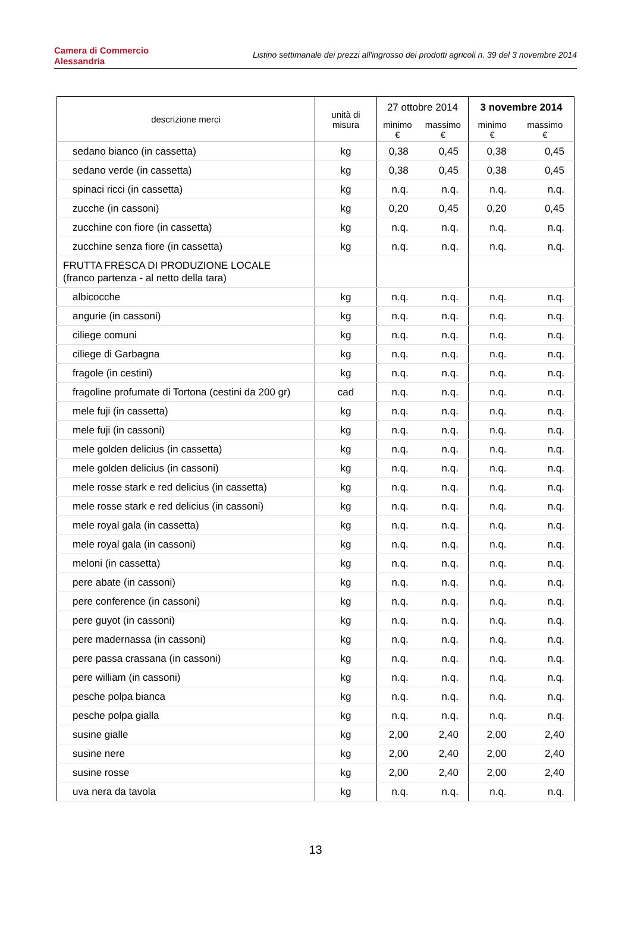Camera di Commercio
Alessandria
Listino settimanale dei prezzi all'ingrosso dei prodotti agricoli n. 39 del 3 novembre 2014
| descrizione merci | unità di misura | 27 ottobre 2014 | | 3 novembre 2014 | |
| --- | --- | --- | --- | --- | --- |
| | | minimo € | massimo € | minimo € | massimo € |
| sedano bianco (in cassetta) | kg | 0,38 | 0,45 | 0,38 | 0,45 |
| sedano verde (in cassetta) | kg | 0,38 | 0,45 | 0,38 | 0,45 |
| spinaci ricci (in cassetta) | kg | n.q. | n.q. | n.q. | n.q. |
| zucche (in cassoni) | kg | 0,20 | 0,45 | 0,20 | 0,45 |
| zucchine con fiore (in cassetta) | kg | n.q. | n.q. | n.q. | n.q. |
| zucchine senza fiore (in cassetta) | kg | n.q. | n.q. | n.q. | n.q. |
| FRUTTA FRESCA DI PRODUZIONE LOCALE (franco partenza - al netto della tara) | | | | | |
| albicocche | kg | n.q. | n.q. | n.q. | n.q. |
| angurie (in cassoni) | kg | n.q. | n.q. | n.q. | n.q. |
| ciliege comuni | kg | n.q. | n.q. | n.q. | n.q. |
| ciliege di Garbagna | kg | n.q. | n.q. | n.q. | n.q. |
| fragole (in cestini) | kg | n.q. | n.q. | n.q. | n.q. |
| fragoline profumate di Tortona (cestini da 200 gr) | cad | n.q. | n.q. | n.q. | n.q. |
| mele fuji (in cassetta) | kg | n.q. | n.q. | n.q. | n.q. |
| mele fuji (in cassoni) | kg | n.q. | n.q. | n.q. | n.q. |
| mele golden delicius (in cassetta) | kg | n.q. | n.q. | n.q. | n.q. |
| mele golden delicius (in cassoni) | kg | n.q. | n.q. | n.q. | n.q. |
| mele rosse stark e red delicius (in cassetta) | kg | n.q. | n.q. | n.q. | n.q. |
| mele rosse stark e red delicius (in cassoni) | kg | n.q. | n.q. | n.q. | n.q. |
| mele royal gala (in cassetta) | kg | n.q. | n.q. | n.q. | n.q. |
| mele royal gala (in cassoni) | kg | n.q. | n.q. | n.q. | n.q. |
| meloni (in cassetta) | kg | n.q. | n.q. | n.q. | n.q. |
| pere abate (in cassoni) | kg | n.q. | n.q. | n.q. | n.q. |
| pere conference (in cassoni) | kg | n.q. | n.q. | n.q. | n.q. |
| pere guyot (in cassoni) | kg | n.q. | n.q. | n.q. | n.q. |
| pere madernassa (in cassoni) | kg | n.q. | n.q. | n.q. | n.q. |
| pere passa crassana (in cassoni) | kg | n.q. | n.q. | n.q. | n.q. |
| pere william (in cassoni) | kg | n.q. | n.q. | n.q. | n.q. |
| pesche polpa bianca | kg | n.q. | n.q. | n.q. | n.q. |
| pesche polpa gialla | kg | n.q. | n.q. | n.q. | n.q. |
| susine gialle | kg | 2,00 | 2,40 | 2,00 | 2,40 |
| susine nere | kg | 2,00 | 2,40 | 2,00 | 2,40 |
| susine rosse | kg | 2,00 | 2,40 | 2,00 | 2,40 |
| uva nera da tavola | kg | n.q. | n.q. | n.q. | n.q. |
13